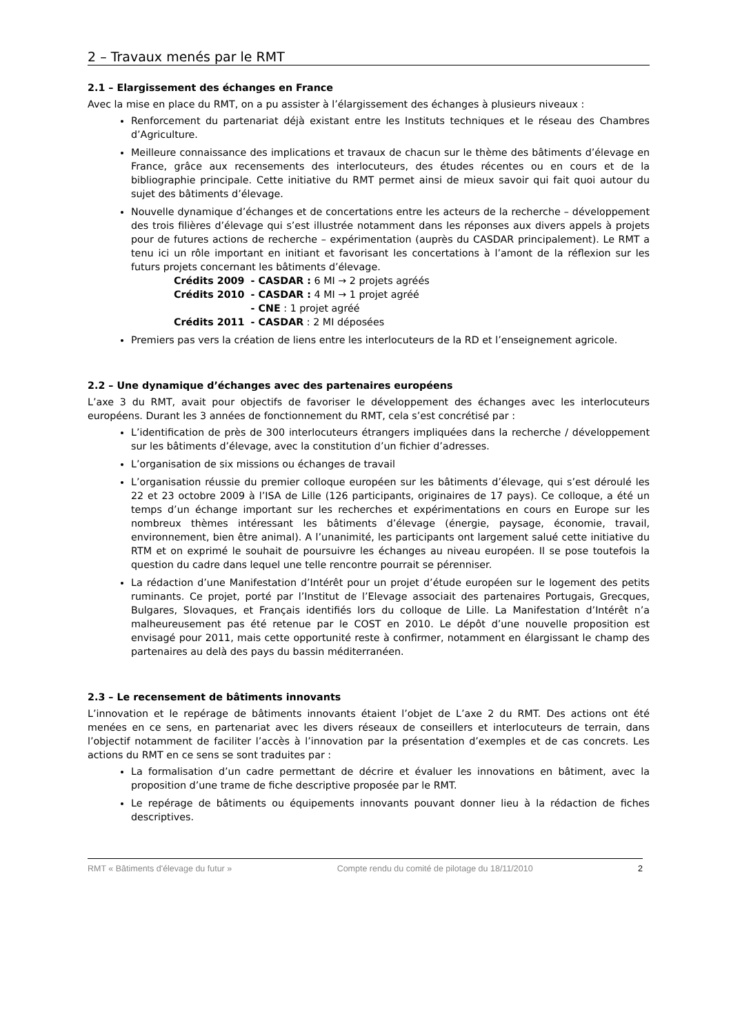2 – Travaux menés par le RMT
2.1 – Elargissement des échanges en France
Avec la mise en place du RMT, on a pu assister à l’élargissement des échanges à plusieurs niveaux :
Renforcement du partenariat déjà existant entre les Instituts techniques et le réseau des Chambres d’Agriculture.
Meilleure connaissance des implications et travaux de chacun sur le thème des bâtiments d’élevage en France, grâce aux recensements des interlocuteurs, des études récentes ou en cours et de la bibliographie principale. Cette initiative du RMT permet ainsi de mieux savoir qui fait quoi autour du sujet des bâtiments d’élevage.
Nouvelle dynamique d’échanges et de concertations entre les acteurs de la recherche – développement des trois filières d’élevage qui s’est illustrée notamment dans les réponses aux divers appels à projets pour de futures actions de recherche – expérimentation (auprès du CASDAR principalement). Le RMT a tenu ici un rôle important en initiant et favorisant les concertations à l’amont de la réflexion sur les futurs projets concernant les bâtiments d’élevage.
| Crédits 2009 | - CASDAR : 6 MI → 2 projets agréés |
| Crédits 2010 | - CASDAR : 4 MI → 1 projet agréé |
| | - CNE : 1 projet agréé |
| Crédits 2011 | - CASDAR : 2 MI déposées |
Premiers pas vers la création de liens entre les interlocuteurs de la RD et l’enseignement agricole.
2.2 – Une dynamique d’échanges avec des partenaires européens
L’axe 3 du RMT, avait pour objectifs de favoriser le développement des échanges avec les interlocuteurs européens. Durant les 3 années de fonctionnement du RMT, cela s’est concrétisé par :
L’identification de près de 300 interlocuteurs étrangers impliquées dans la recherche / développement sur les bâtiments d’élevage, avec la constitution d’un fichier d’adresses.
L’organisation de six missions ou échanges de travail
L’organisation réussie du premier colloque européen sur les bâtiments d’élevage, qui s’est déroulé les 22 et 23 octobre 2009 à l’ISA de Lille (126 participants, originaires de 17 pays). Ce colloque, a été un temps d’un échange important sur les recherches et expérimentations en cours en Europe sur les nombreux thèmes intéressant les bâtiments d’élevage (énergie, paysage, économie, travail, environnement, bien être animal). A l’unanimité, les participants ont largement salué cette initiative du RTM et on exprimé le souhait de poursuivre les échanges au niveau européen. Il se pose toutefois la question du cadre dans lequel une telle rencontre pourrait se pérenniser.
La rédaction d’une Manifestation d’Intérêt pour un projet d’étude européen sur le logement des petits ruminants. Ce projet, porté par l’Institut de l’Elevage associait des partenaires Portugais, Grecques, Bulgares, Slovaques, et Français identifiés lors du colloque de Lille. La Manifestation d’Intérêt n’a malheureusement pas été retenue par le COST en 2010. Le dépôt d’une nouvelle proposition est envisagé pour 2011, mais cette opportunité reste à confirmer, notamment en élargissant le champ des partenaires au delà des pays du bassin méditerranéen.
2.3 – Le recensement de bâtiments innovants
L’innovation et le repérage de bâtiments innovants étaient l’objet de L’axe 2 du RMT. Des actions ont été menées en ce sens, en partenariat avec les divers réseaux de conseillers et interlocuteurs de terrain, dans l’objectif notamment de faciliter l’accès à l’innovation par la présentation d’exemples et de cas concrets. Les actions du RMT en ce sens se sont traduites par :
La formalisation d’un cadre permettant de décrire et évaluer les innovations en bâtiment, avec la proposition d’une trame de fiche descriptive proposée par le RMT.
Le repérage de bâtiments ou équipements innovants pouvant donner lieu à la rédaction de fiches descriptives.
RMT « Bâtiments d'élevage du futur » Compte rendu du comité de pilotage du 18/11/2010 2